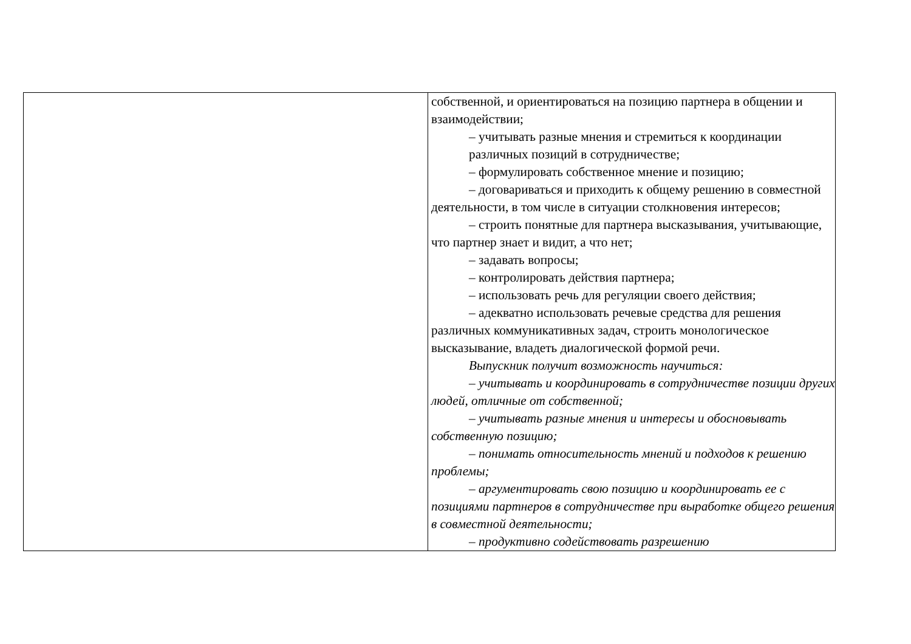| | собственной, и ориентироваться на позицию партнера в общении и взаимодействии; – учитывать разные мнения и стремиться к координации различных позиций в сотрудничестве; – формулировать собственное мнение и позицию; – договариваться и приходить к общему решению в совместной деятельности, в том числе в ситуации столкновения интересов; – строить понятные для партнера высказывания, учитывающие, что партнер знает и видит, а что нет; – задавать вопросы; – контролировать действия партнера; – использовать речь для регуляции своего действия; – адекватно использовать речевые средства для решения различных коммуникативных задач, строить монологическое высказывание, владеть диалогической формой речи. Выпускник получит возможность научиться: – учитывать и координировать в сотрудничестве позиции других людей, отличные от собственной; – учитывать разные мнения и интересы и обосновывать собственную позицию; – понимать относительность мнений и подходов к решению проблемы; – аргументировать свою позицию и координировать ее с позициями партнеров в сотрудничестве при выработке общего решения в совместной деятельности; – продуктивно содействовать разрешению |